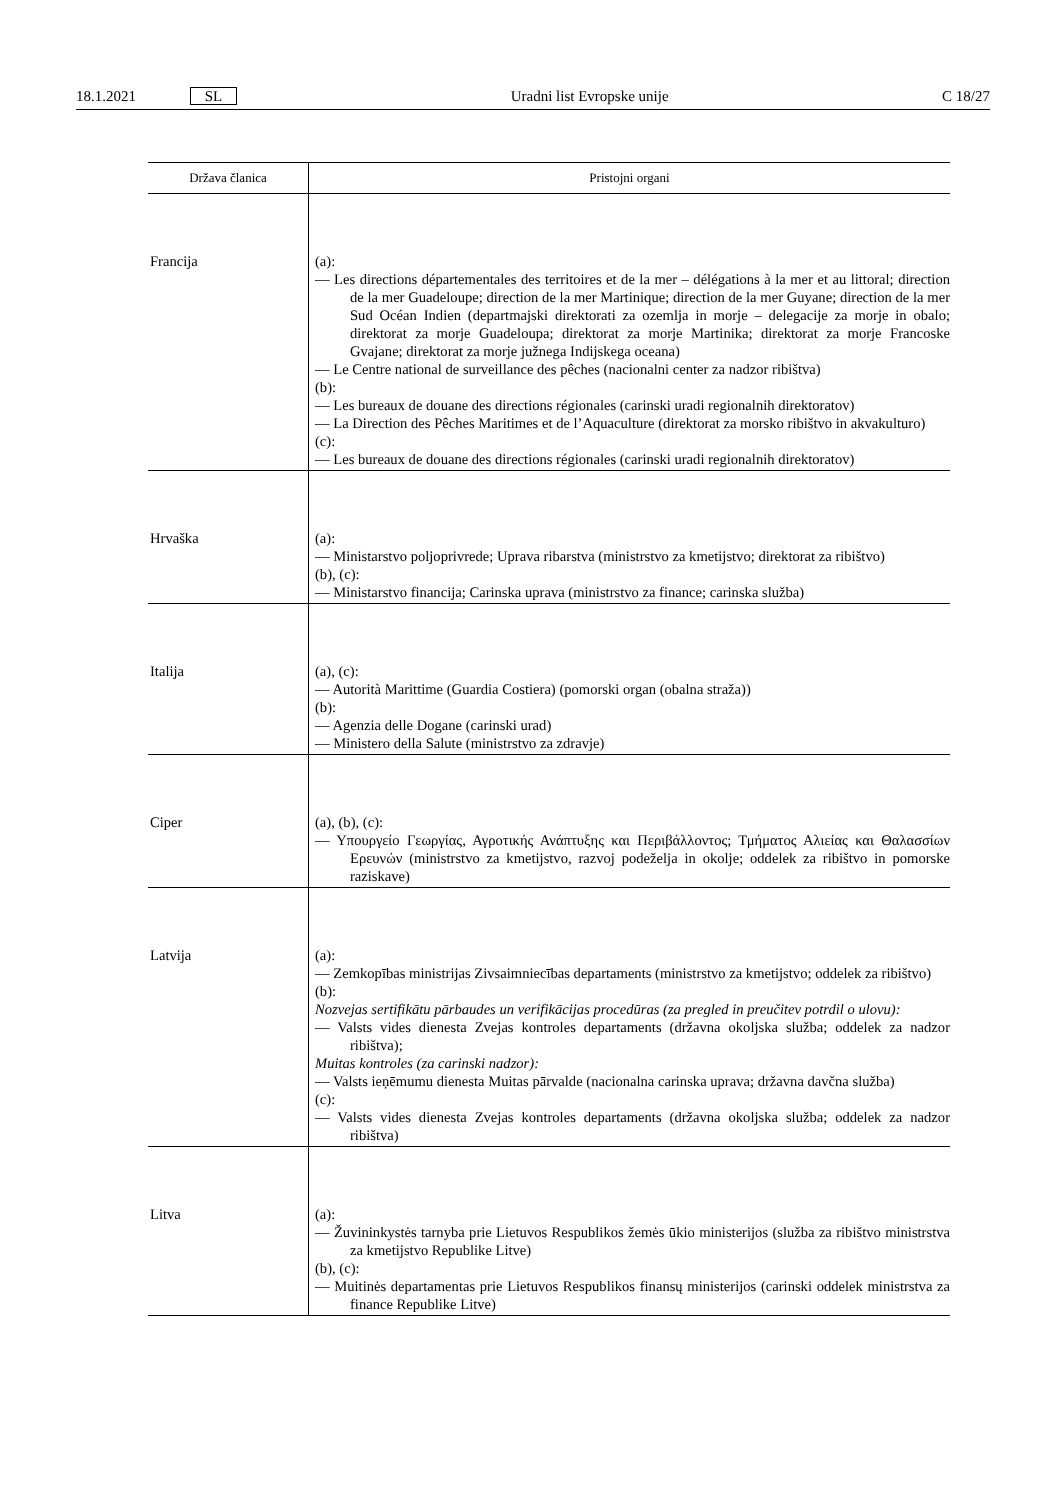18.1.2021 SL Uradni list Evropske unije C 18/27
| Država članica | Pristojni organi |
| --- | --- |
| Francija | (a): — Les directions départementales des territoires et de la mer – délégations à la mer et au littoral; direction de la mer Guadeloupe; direction de la mer Martinique; direction de la mer Guyane; direction de la mer Sud Océan Indien (departmajski direktorati za ozemlja in morje – delegacije za morje in obalo; direktorat za morje Guadeloupa; direktorat za morje Martinika; direktorat za morje Francoske Gvajane; direktorat za morje južnega Indijskega oceana) — Le Centre national de surveillance des pêches (nacionalni center za nadzor ribištva) (b): — Les bureaux de douane des directions régionales (carinski uradi regionalnih direktoratov) — La Direction des Pêches Maritimes et de l’Aquaculture (direktorat za morsko ribištvo in akvakulturo) (c): — Les bureaux de douane des directions régionales (carinski uradi regionalnih direktoratov) |
| Hrvaška | (a): — Ministarstvo poljoprivrede; Uprava ribarstva (ministrstvo za kmetijstvo; direktorat za ribištvo) (b), (c): — Ministarstvo financija; Carinska uprava (ministrstvo za finance; carinska služba) |
| Italija | (a), (c): — Autorità Marittime (Guardia Costiera) (pomorski organ (obalna straža)) (b): — Agenzia delle Dogane (carinski urad) — Ministero della Salute (ministrstvo za zdravje) |
| Ciper | (a), (b), (c): — Υπουργείο Γεωργίας, Αγροτικής Ανάπτυξης και Περιβάλλοντος; Τμήματος Αλιείας και Θαλασσίων Ερευνών (ministrstvo za kmetijstvo, razvoj podeželja in okolje; oddelek za ribištvo in pomorske raziskave) |
| Latvija | (a): — Zemkopības ministrijas Zivsaimniecības departaments (ministrstvo za kmetijstvo; oddelek za ribištvo) (b): Nozvejas sertifikātu pārbaudes un verifikācijas procedūras (za pregled in preučitev potrdil o ulovu): — Valsts vides dienesta Zvejas kontroles departaments (državna okoljska služba; oddelek za nadzor ribištva); Muitas kontroles (za carinski nadzor): — Valsts ieņēmumu dienesta Muitas pārvalde (nacionalna carinska uprava; državna davčna služba) (c): — Valsts vides dienesta Zvejas kontroles departaments (državna okoljska služba; oddelek za nadzor ribištva) |
| Litva | (a): — Žuvininkystės tarnyba prie Lietuvos Respublikos žemės ūkio ministerijos (služba za ribištvo ministrstva za kmetijstvo Republike Litve) (b), (c): — Muitinės departamentas prie Lietuvos Respublikos finansų ministerijos (carinski oddelek ministrstva za finance Republike Litve) |